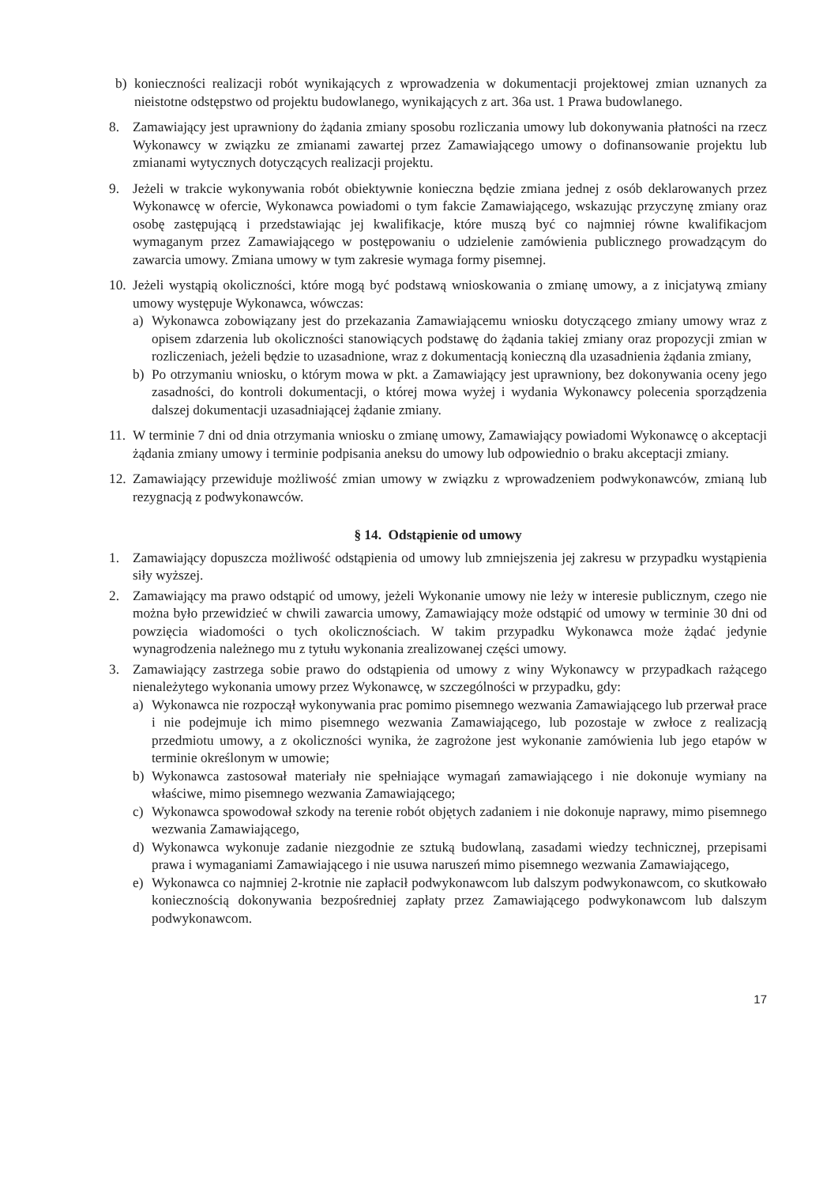b) konieczności realizacji robót wynikających z wprowadzenia w dokumentacji projektowej zmian uznanych za nieistotne odstępstwo od projektu budowlanego, wynikających z art. 36a ust. 1 Prawa budowlanego.
8. Zamawiający jest uprawniony do żądania zmiany sposobu rozliczania umowy lub dokonywania płatności na rzecz Wykonawcy w związku ze zmianami zawartej przez Zamawiającego umowy o dofinansowanie projektu lub zmianami wytycznych dotyczących realizacji projektu.
9. Jeżeli w trakcie wykonywania robót obiektywnie konieczna będzie zmiana jednej z osób deklarowanych przez Wykonawcę w ofercie, Wykonawca powiadomi o tym fakcie Zamawiającego, wskazując przyczynę zmiany oraz osobę zastępującą i przedstawiając jej kwalifikacje, które muszą być co najmniej równe kwalifikacjom wymaganym przez Zamawiającego w postępowaniu o udzielenie zamówienia publicznego prowadzącym do zawarcia umowy. Zmiana umowy w tym zakresie wymaga formy pisemnej.
10.
Jeżeli wystąpią okoliczności, które mogą być podstawą wnioskowania o zmianę umowy, a z inicjatywą zmiany umowy występuje Wykonawca, wówczas:
a) Wykonawca zobowiązany jest do przekazania Zamawiającemu wniosku dotyczącego zmiany umowy wraz z opisem zdarzenia lub okoliczności stanowiących podstawę do żądania takiej zmiany oraz propozycji zmian w rozliczeniach, jeżeli będzie to uzasadnione, wraz z dokumentacją konieczną dla uzasadnienia żądania zmiany,
b) Po otrzymaniu wniosku, o którym mowa w pkt. a Zamawiający jest uprawniony, bez dokonywania oceny jego zasadności, do kontroli dokumentacji, o której mowa wyżej i wydania Wykonawcy polecenia sporządzenia dalszej dokumentacji uzasadniającej żądanie zmiany.
11.
W terminie 7 dni od dnia otrzymania wniosku o zmianę umowy, Zamawiający powiadomi Wykonawcę o akceptacji żądania zmiany umowy i terminie podpisania aneksu do umowy lub odpowiednio o braku akceptacji zmiany.
12.
Zamawiający przewiduje możliwość zmian umowy w związku z wprowadzeniem podwykonawców, zmianą lub rezygnacją z podwykonawców.
§ 14. Odstąpienie od umowy
1. Zamawiający dopuszcza możliwość odstąpienia od umowy lub zmniejszenia jej zakresu w przypadku wystąpienia siły wyższej.
2. Zamawiający ma prawo odstąpić od umowy, jeżeli Wykonanie umowy nie leży w interesie publicznym, czego nie można było przewidzieć w chwili zawarcia umowy, Zamawiający może odstąpić od umowy w terminie 30 dni od powzięcia wiadomości o tych okolicznościach. W takim przypadku Wykonawca może żądać jedynie wynagrodzenia należnego mu z tytułu wykonania zrealizowanej części umowy.
3. Zamawiający zastrzega sobie prawo do odstąpienia od umowy z winy Wykonawcy w przypadkach rażącego nienależytego wykonania umowy przez Wykonawcę, w szczególności w przypadku, gdy:
a) Wykonawca nie rozpoczął wykonywania prac pomimo pisemnego wezwania Zamawiającego lub przerwał prace i nie podejmuje ich mimo pisemnego wezwania Zamawiającego, lub pozostaje w zwłoce z realizacją przedmiotu umowy, a z okoliczności wynika, że zagrożone jest wykonanie zamówienia lub jego etapów w terminie określonym w umowie;
b) Wykonawca zastosował materiały nie spełniające wymagań zamawiającego i nie dokonuje wymiany na właściwe, mimo pisemnego wezwania Zamawiającego;
c) Wykonawca spowodował szkody na terenie robót objętych zadaniem i nie dokonuje naprawy, mimo pisemnego wezwania Zamawiającego,
d) Wykonawca wykonuje zadanie niezgodnie ze sztuką budowlaną, zasadami wiedzy technicznej, przepisami prawa i wymaganiami Zamawiającego i nie usuwa naruszeń mimo pisemnego wezwania Zamawiającego,
e) Wykonawca co najmniej 2-krotnie nie zapłacił podwykonawcom lub dalszym podwykonawcom, co skutkowało koniecznością dokonywania bezpośredniej zapłaty przez Zamawiającego podwykonawcom lub dalszym podwykonawcom.
17